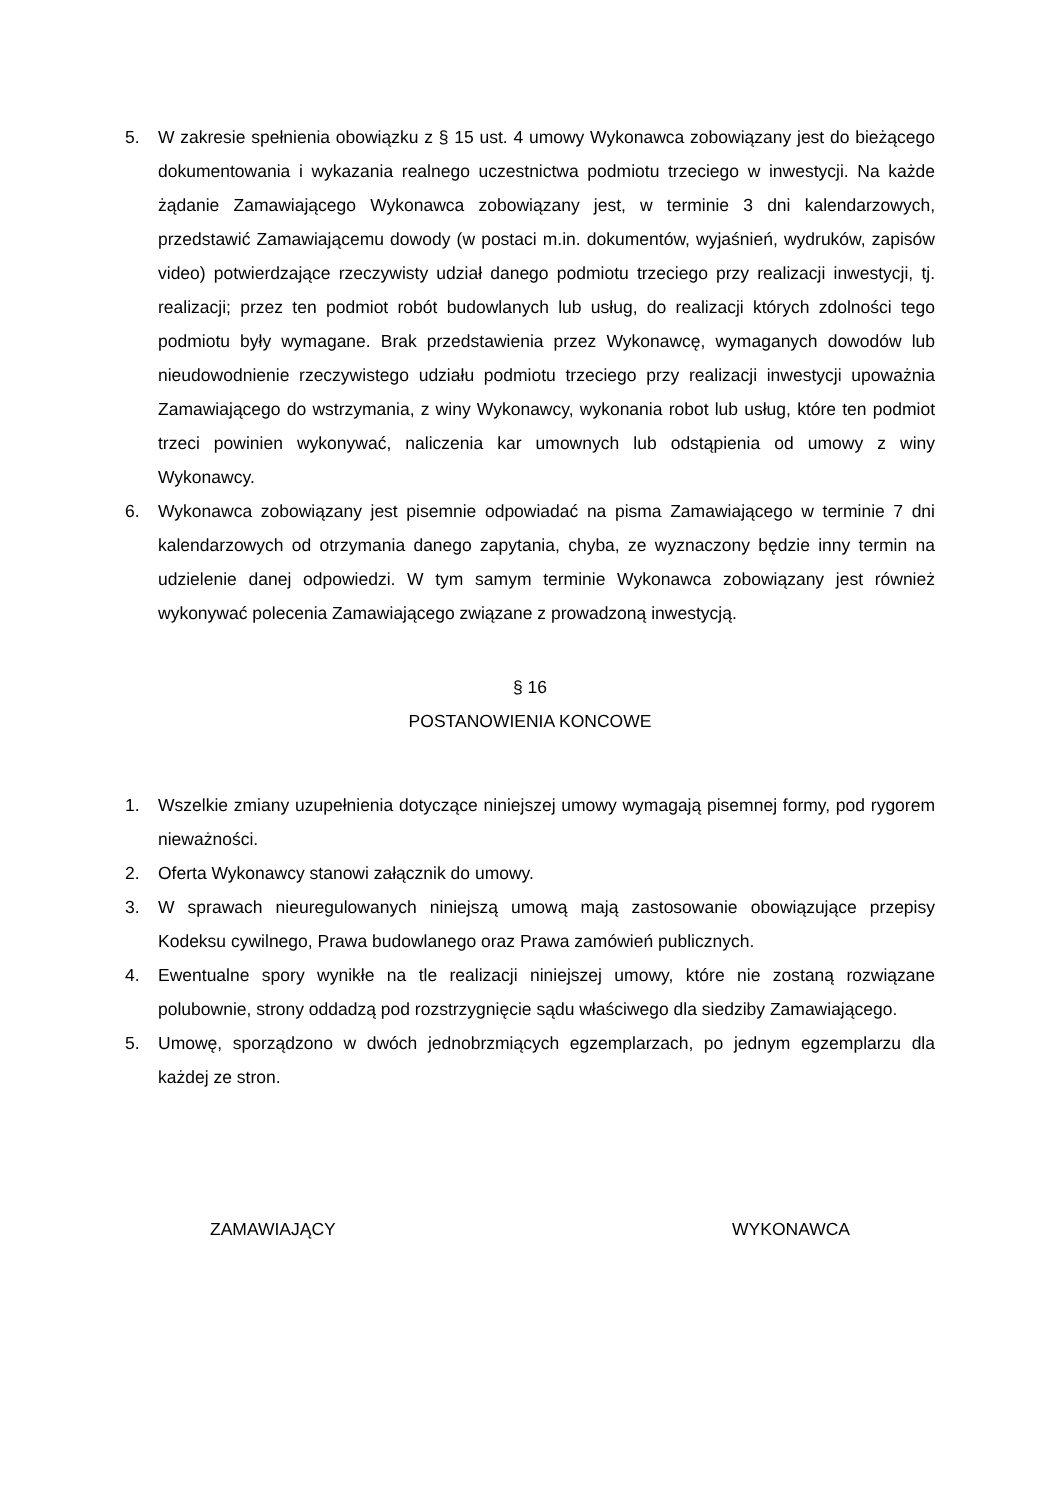5. W zakresie spełnienia obowiązku z § 15 ust. 4 umowy Wykonawca zobowiązany jest do bieżącego dokumentowania i wykazania realnego uczestnictwa podmiotu trzeciego w inwestycji. Na każde żądanie Zamawiającego Wykonawca zobowiązany jest, w terminie 3 dni kalendarzowych, przedstawić Zamawiającemu dowody (w postaci m.in. dokumentów, wyjaśnień, wydruków, zapisów video) potwierdzające rzeczywisty udział danego podmiotu trzeciego przy realizacji inwestycji, tj. realizacji; przez ten podmiot robót budowlanych lub usług, do realizacji których zdolności tego podmiotu były wymagane. Brak przedstawienia przez Wykonawcę, wymaganych dowodów lub nieudowodnienie rzeczywistego udziału podmiotu trzeciego przy realizacji inwestycji upoważnia Zamawiającego do wstrzymania, z winy Wykonawcy, wykonania robot lub usług, które ten podmiot trzeci powinien wykonywać, naliczenia kar umownych lub odstąpienia od umowy z winy Wykonawcy.
6. Wykonawca zobowiązany jest pisemnie odpowiadać na pisma Zamawiającego w terminie 7 dni kalendarzowych od otrzymania danego zapytania, chyba, ze wyznaczony będzie inny termin na udzielenie danej odpowiedzi. W tym samym terminie Wykonawca zobowiązany jest również wykonywać polecenia Zamawiającego związane z prowadzoną inwestycją.
§ 16
POSTANOWIENIA KONCOWE
1. Wszelkie zmiany uzupełnienia dotyczące niniejszej umowy wymagają pisemnej formy, pod rygorem nieważności.
2. Oferta Wykonawcy stanowi załącznik do umowy.
3. W sprawach nieuregulowanych niniejszą umową mają zastosowanie obowiązujące przepisy Kodeksu cywilnego, Prawa budowlanego oraz Prawa zamówień publicznych.
4. Ewentualne spory wynikłe na tle realizacji niniejszej umowy, które nie zostaną rozwiązane polubownie, strony oddadzą pod rozstrzygnięcie sądu właściwego dla siedziby Zamawiającego.
5. Umowę, sporządzono w dwóch jednobrzmiących egzemplarzach, po jednym egzemplarzu dla każdej ze stron.
ZAMAWIAJĄCY WYKONAWCA